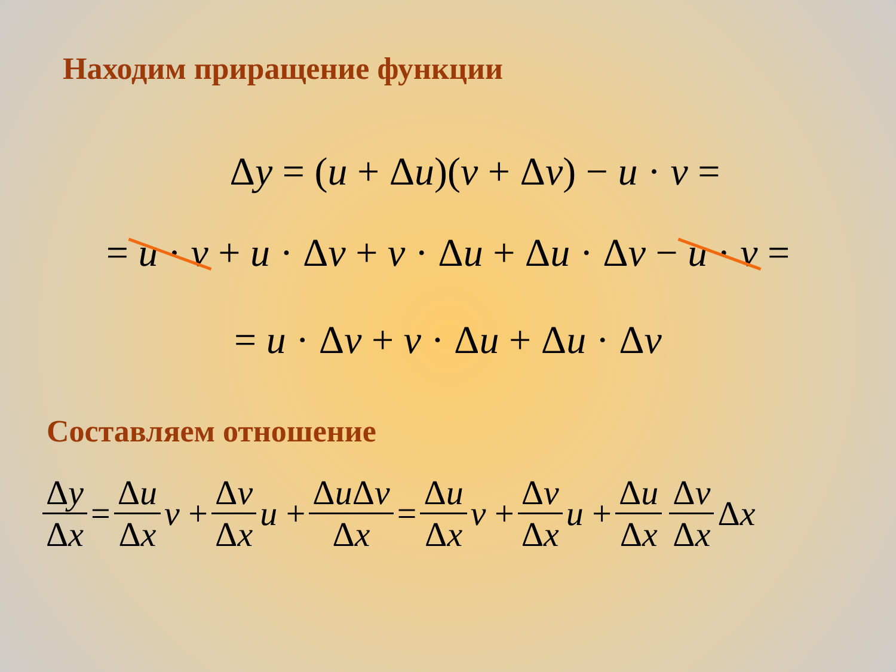Находим приращение функции
Δy = (u + Δu)(v + Δv) − u · v =
= u · v + u · Δv + v · Δu + Δu · Δv − u · v =
= u · Δv + v · Δu + Δu · Δv
Составляем отношение
Δy Δx = Δu Δx v + Δv Δx u + Δu Δv Δx = Δu Δx v + Δv Δx u + Δu Δx Δv Δx Δ x